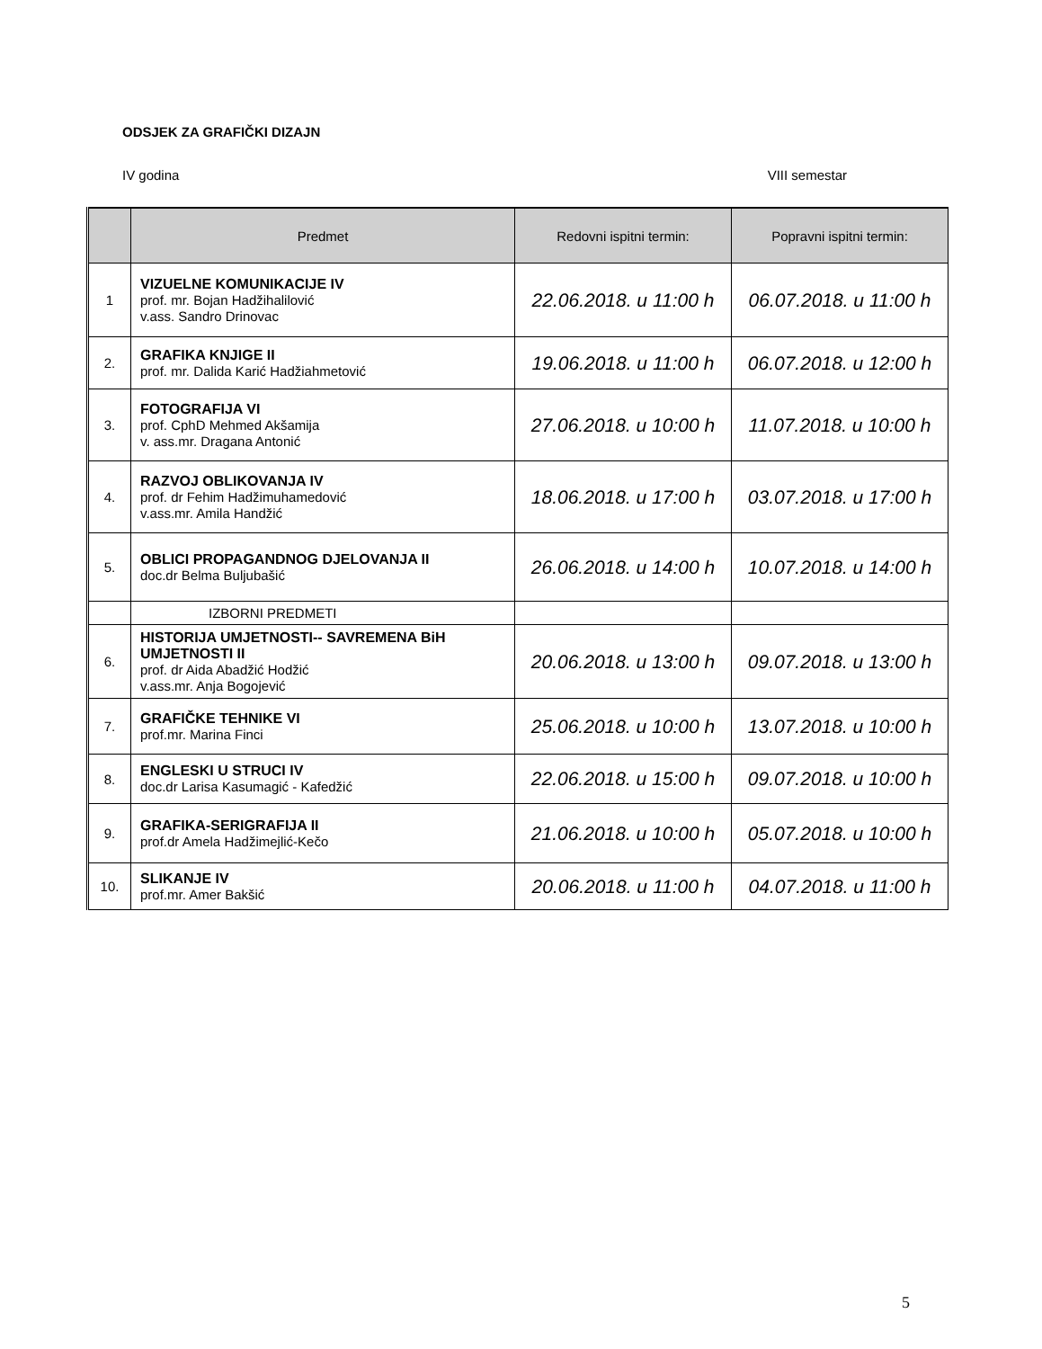ODSJEK ZA GRAFIČKI DIZAJN
IV godina VIII semestar
| | Predmet | Redovni ispitni termin: | Popravni ispitni termin: |
| --- | --- | --- | --- |
| 1 | VIZUELNE KOMUNIKACIJE IV prof. mr. Bojan Hadžihalilović v.ass. Sandro Drinovac | 22.06.2018. u 11:00 h | 06.07.2018. u 11:00 h |
| 2. | GRAFIKA KNJIGE II prof. mr. Dalida Karić Hadžiahmetović | 19.06.2018. u 11:00 h | 06.07.2018. u 12:00 h |
| 3. | FOTOGRAFIJA VI prof. CphD Mehmed Akšamija v. ass.mr. Dragana Antonić | 27.06.2018. u 10:00 h | 11.07.2018. u 10:00 h |
| 4. | RAZVOJ OBLIKOVANJA IV prof. dr Fehim Hadžimuhamedović v.ass.mr. Amila Handžić | 18.06.2018. u 17:00 h | 03.07.2018. u 17:00 h |
| 5. | OBLICI PROPAGANDNOG DJELOVANJA II doc.dr Belma Buljubašić | 26.06.2018. u 14:00 h | 10.07.2018. u 14:00 h |
| | IZBORNI PREDMETI | | |
| 6. | HISTORIJA UMJETNOSTI-- SAVREMENA BiH UMJETNOSTI II prof. dr Aida Abadžić Hodžić v.ass.mr. Anja Bogojević | 20.06.2018. u 13:00 h | 09.07.2018. u 13:00 h |
| 7. | GRAFIČKE TEHNIKE VI prof.mr. Marina Finci | 25.06.2018. u 10:00 h | 13.07.2018. u 10:00 h |
| 8. | ENGLESKI U STRUCI IV doc.dr Larisa Kasumagić - Kafedžić | 22.06.2018. u 15:00 h | 09.07.2018. u 10:00 h |
| 9. | GRAFIKA-SERIGRAFIJA II prof.dr Amela Hadžimejlić-Kečo | 21.06.2018. u 10:00 h | 05.07.2018. u 10:00 h |
| 10. | SLIKANJE IV prof.mr. Amer Bakšić | 20.06.2018. u 11:00 h | 04.07.2018. u 11:00 h |
5